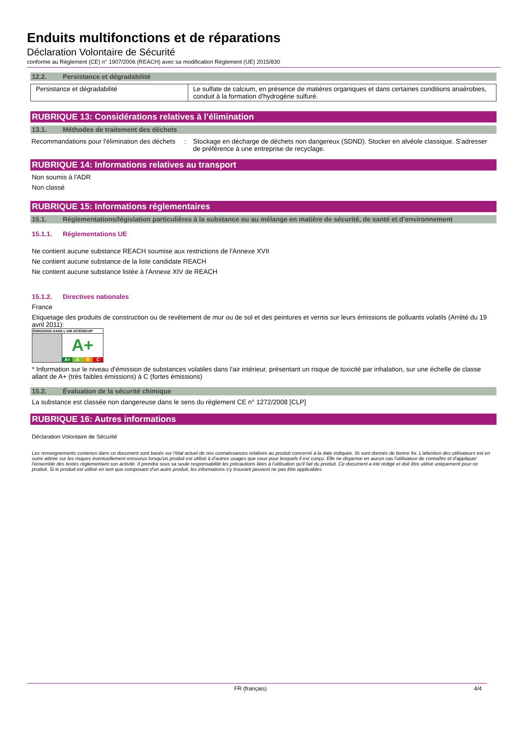Enduits multifonctions et de réparations
Déclaration Volontaire de Sécurité
conforme au Règlement (CE) n° 1907/2006 (REACH) avec sa modification Règlement (UE) 2015/830
12.2. Persistance et dégradabilité
| Persistance et dégradabilité | Le sulfate de calcium, en présence de matières organiques et dans certaines conditions anaérobies, conduit à la formation d'hydrogène sulfuré. |
RUBRIQUE 13: Considérations relatives à l’élimination
13.1. Méthodes de traitement des déchets
| Recommandations pour l'élimination des déchets | : | Stockage en décharge de déchets non dangereux (SDND). Stocker en alvéole classique. S'adresser de préférence à une entreprise de recyclage. |
RUBRIQUE 14: Informations relatives au transport
Non soumis à l'ADR
Non classé
RUBRIQUE 15: Informations réglementaires
15.1. Réglementations/législation particulières à la substance ou au mélange en matière de sécurité, de santé et d’environnement
15.1.1. Réglementations UE
Ne contient aucune substance REACH soumise aux restrictions de l'Annexe XVII
Ne contient aucune substance de la liste candidate REACH
Ne contient aucune substance listée à l'Annexe XIV de REACH
15.1.2. Directives nationales
France
Etiquetage des produits de construction ou de revêtement de mur ou de sol et des peintures et vernis sur leurs émissions de polluants volatils (Arrêté du 19 avril 2011):
ÉMISSIONS DANS L'AIR INTÉRIEUR*
A+
A+ A B C
* Information sur le niveau d'émission de substances volatiles dans l'air intérieur, présentant un risque de toxicité par inhalation, sur une échelle de classe allant de A+ (très faibles émissions) à C (fortes émissions)
15.2. Évaluation de la sécurité chimique
La substance est classée non dangereuse dans le sens du règlement CE n° 1272/2008 [CLP]
RUBRIQUE 16: Autres informations
Déclaration Volontaire de Sécurité
Les renseignements contenus dans ce document sont basés sur l'état actuel de nos connaissances relatives au produit concerné à la date indiquée. Ils sont donnés de bonne foi. L'attention des utilisateurs est en outre attirée sur les risques éventuellement encourus lorsqu'un produit est utilisé à d'autres usages que ceux pour lesquels il est conçu. Elle ne dispense en aucun cas l'utilisateur de connaître et d'appliquer l'ensemble des textes réglementant son activité. Il prendra sous sa seule responsabilité les précautions liées à l'utilisation qu'il fait du produit. Ce document a été rédigé et doit être utilisé uniquement pour ce produit. Si le produit est utilisé en tant que composant d'un autre produit, les informations s'y trouvant peuvent ne pas être applicables
FR (français) 4/4